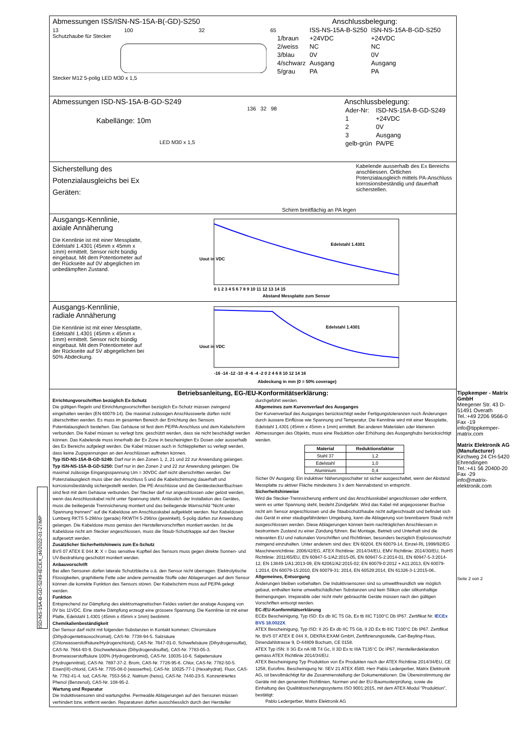Abmessungen ISS/ISN-NS-15A-B(-GD)-S250
13 100 32 65
Schutzhaube für Stecker
Stecker M12 5-polig LED M30 x 1,5
Anschlussbelegung:
| | ISS-NS-15A-B-S250 | ISN-NS-15A-B-GD-S250 |
| 1/braun | +24VDC | +24VDC |
| 2/weiss | NC | NC |
| 3/blau | 0V | 0V |
| 4/schwarz | Ausgang | Ausgang |
| 5/grau | PA | PA |
Abmessungen ISD-NS-15A-B-GD-S249
136 32 98
Kabellänge: 10m
LED M30 x 1,5
Anschlussbelegung:
| Ader-Nr: | ISD-NS-15A-B-GD-S249 |
| 1 | +24VDC |
| 2 | 0V |
| 3 | Ausgang |
| gelb-grün | PA/PE |
Sicherstellung des Potenzialausgleichs bei Ex Geräten:
Schirm breitflächig an PA legen
Kabelende ausserhalb des Ex Bereichs anschliessen. Örtlichen Potenzialausgleich mittels PA-Anschluss korrosionsbeständig und dauerhaft sicherstellen.
Ausgangs-Kennlinie,
axiale Annäherung
Die Kennlinie ist mit einer Messplatte, Edelstahl 1.4301 (45mm x 45mm x 1mm) ermittelt. Sensor nicht bündig eingebaut. Mit dem Potentiometer auf der Rückseite auf 0V abgeglichen im unbedämpften Zustand.
Uout in VDC
Edelstahl 1.4301
0 1 2 3 4 5 6 7 8 9 10 11 12 13 14 15
Abstand Messplatte zum Sensor
Ausgangs-Kennlinie,
radiale Annäherung
Die Kennlinie ist mit einer Messplatte, Edelstahl 1.4301 (45mm x 45mm x 1mm) ermittelt. Sensor nicht bündig eingebaut. Mit dem Potentiometer auf der Rückseite auf 5V abgegelichen bei 50% Abdeckung.
Uout in VDC
Edelstahl 1.4301
-16 -14 -12 -10 -8 -6 -4 -2 0 2 4 6 8 10 12 14 16
Abdeckung in mm (0 = 50% coverage)
Betriebsanleitung, EG-/EU-Konformitätserklärung:
Errichtungvorschriften bezüglich Ex-Schutz
Die gültigen Regeln und Einrichtungsvorschriften bezüglich Ex-Schutz müssen zwingend eingehalten werden (EN 60079-14). Die maximal zulässigen Anschlusswerte dürfen nicht überschritten werden. Es muss im gesamten Bereich der Errichtung des Sensors Potentialausgleich bestehen. Das Gehäuse ist fest dem PE/PA-Anschluss und dem Kabelschirm verbunden. Die Kabel müssen so verlegt bzw. geschützt werden, dass sie nicht beschädigt werden können. Das Kabelende muss innerhalb der Ex Zone in bescheinigten Ex Dosen oder ausserhalb des Ex Bereichs aufgelegt werden. Die Kabel müssen auch in Schleppketten so verlegt werden, dass keine Zugspannungen an den Anschlüssen auftreten können.
Typ ISD-NS-15A-B-GD-S249: Darf nur in den Zonen 1, 2, 21 und 22 zur Anwendung gelangen.
Typ ISN-NS-15A-B-GD-S250: Darf nur in den Zonen 2 und 22 zur Anwendung gelangen. Die maximal zulässige Eingangsspannung Um = 30VDC darf nicht überschritten werden. Der Potenzialausgleich muss über den Anschluss 5 und die Kabelschirmung dauerhaft und korrosionsbeständig sichergestellt werden. Die PE-Anschlüsse und die Gerätestecker/Buchsen sind fest mit dem Gehäuse verbunden. Der Stecker darf nur angeschlossen oder gelöst werden, wenn das Anschlusskabel nicht unter Spannung steht. Anlässlich der Installation des Gerätes, muss die beiliegende Trennsicherung montiert und das beiliegende Warnschild "Nicht unter Spannung trennen!" auf die Kabeldose am Anschlusskabel aufgeklebt werden. Nur Kabeldosen Lumberg RKTS 5-298/xx (gerade) RKWTH 5-298/xx (gewinkelt), 5-polig dürfen zur Anwendung gelangen. Die Kabeldose muss gemäss den Herstellervorschriften montiert werden. Ist die Kabeldose nicht am Stecker angeschlossen, muss die Staub-Schutzkappe auf den Stecker aufgesetzt werden.
Zusätzlicher Sicherheitshinweis zum Ex-Schutz
BVS 07 ATEX E 044 X: X = Das sensitive Kopfteil des Sensors muss gegen direkte Sonnen- und UV-Bestrahlung geschützt montiert werden.
Anbauvorschrift
Bei allen Sensoren dürfen laterale Schutzbleche o.ä. den Sensor nicht überragen. Elektrolytische Flüssigkeiten, graphitierte Fette oder andere permeable Stoffe oder Ablagerungen auf dem Sensor können die korrekte Funktion des Sensors stören. Der Kabelschirm muss auf PE/PA gelegt werden.
Funktion
Entsprechend zur Dämpfung des elektromagnetischen Feldes variiert der analoge Ausgang von 0V bis 11VDC. Eine starke Dämpfung erzeugt eine grössere Spannung. Die Kennlinie ist mit einer Platte, Edelstahl 1.4301 (45mm x 45mm x 1mm) bestimmt.
Chemikalienbeständigkeit
Der Sensor darf nicht mit folgenden Substanzen in Kontakt kommen: Chromsäure (Dihydrogentetraoxochromat), CAS-Nr. 7738-94-5. Salzsäure (Chlorwasserstoffsäure/Hydrogenchlorid), CAS-Nr. 7647-01-0. Schwefelsäure (Dihydrogensulfat), CAS-Nr. 7664-93-9. Dischwefelsäure (Dihydrogendisulfat), CAS-Nr. 7783-05-3. Bromwasserstoffsäure 100% (Hydrogenbromid), CAS-Nr. 10035-10-6. Salpetersäure (Hydrogennitrat), CAS-Nr. 7697-37-2. Brom, CAS-Nr. 7726-95-6. Chlor, CAS-Nr. 7782-50-5. Eisen(III)-chlorid, CAS-Nr. 7705-08-0 (wasserfrei), CAS-Nr. 10025-77-1 (Hexahydrat). Fluor, CAS-Nr. 7782-41-4. Iod, CAS-Nr. 7553-56-2. Natrium (heiss), CAS-Nr. 7440-23-5. Konzentriertes Phenol (Benzenol), CAS-Nr. 108-95-2.
Wartung und Reparatur
Die Induktivsensoren sind wartungsfrei. Permeable Ablagerungen auf den Sensoren müssen verhindert bzw. entfernt werden. Reparaturen dürfen ausschliesslich durch den Hersteller
durchgeführt werden.
Allgemeines zum Kurvenverlauf des Ausganges
Der Kurvenverlauf des Ausganges berücksichtigt weder Fertigungstoleranzen noch Änderungen durch äussere Einflüsse wie Spannung und Temperatur. Die Kennlinie wird mit einer Messplatte, Edelstahl 1.4301 (45mm x 45mm x 1mm) ermittelt. Bei anderen Materialen oder kleineren Abmessungen des Objekts, muss eine Reduktion oder Erhöhung des Ausganghubs berücksichtigt werden.
| Material | Reduktionsfaktor |
| --- | --- |
| Stahl 37 | 1,2 |
| Edelstahl | 1,0 |
| Aluminium | 0,4 |
Sicher 0V Ausgang: Ein induktiver Näherungsschalter ist sicher ausgeschaltet, wenn der Abstand Messplatte zu aktiver Fläche mindestens 3 x dem Nennabstand sn entspricht.
Sicherheitshinweise
Wird die Stecker-Trennsicherung entfernt und das Anschlusskabel angeschlossen oder entfernt, wenn es unter Spannung steht, besteht Zündgefahr. Wird das Kabel mit angegossener Buchse nicht am Sensor angeschlossen und die Staubschutzhaube nicht aufgeschraubt und befindet sich das Gerät in einer staubgefährdeten Umgebung, kann die Ablagerung von brennbarem Staub nicht ausgeschlossen werden. Diese Ablagerungen können beim nachträglichen Anschliessen in bestromtem Zustand zu einer Zündung führen. Bei Montage, Betrieb und Unterhalt sind die relevanten EU und nationalen Vorschriften und Richtlinien, besonders bezüglich Explosionsschutz zwingend einzuhalten. Unter anderem sind dies: EN 60204, EN 60079-14, Einzel-RL 1999/92/EG
Maschinenrichtlinie: 2006/42/EG, ATEX Richtlinie: 2014/34/EU, EMV Richtlinie: 2014/30/EU, RoHS Richtlinie: 2011/65/EU, EN 60947-5-1/A2:2015-05, EN 60947-5-2:2014-01, EN 60947-5-3:2014-12, EN 13849-1/A1:2013-09, EN 62061/A2:2015-02; EN 60079-0:2012 + A11:2013, EN 60079-1:2014, EN 60079-15:2010, EN 60079-31: 2014, EN 60529:2014, EN 61326-3-1:2015-06..
Allgemeines, Entsorgung
Änderungen bleiben vorbehalten. Die Induktivsensoren sind so umweltfreundlich wie möglich gebaut, enthalten keine umweltschädlichen Substanzen und kein Silikon oder silikonhaltige Beimengungen. Irreparable oder nicht mehr gebrauchte Geräte müssen nach den gültigen Vorschriften entsorgt werden.
EC-/EU-Konformitätserklärung
ECEx Bescheinigung, Typ ISD: Ex db IIC T5 Gb, Ex tb IIIC T100°C Db IP67. Zertifikat Nr. IECEx BVS 18.0022X.
ATEX Bescheinigung, Typ ISD: II 2G Ex db IIC T5 Gb, II 2D Ex tb IIIC T100°C Db IP67. Zertifikat Nr. BVS 07 ATEX E 044 X, DEKRA EXAM GmbH, Zertifizierungsstelle, Carl-Beyling-Haus, Dinendahlstrasse 9, D-44809 Bochum, CE 0158.
ATEX Typ ISN: II 3G Ex nA IIB T4 Gc, II 3D Ex tc IIIA T135°C Dc IP67, Herstellerdeklaration gemäss ATEX Richtlinie 2014/34/EU.
ATEX Bescheinigung Typ Produktion von Ex Produkten nach der ATEX Richtlinie 2014/34/EU, CE 1258, Eurofins. Bescheinigung Nr. SEV 21 ATEX 4580. Herr Pablo Ledergerber, Matrix Elektronik AG, ist bevollmächtigt für die Zusammenstellung der Dokumentationen. Die Übereinstimmung der Geräte mit den genannten Richtlinien, Normen und der EU-Baumusterprüfung, sowie die Einhaltung des Qualitätssicherungssystems ISO 9001:2015, mit dem ATEX-Modul "Produktion", bestätigt:
Pablo Ledergerber, Matrix Elektronik AG
ISD-NS-15A-B-GD-S249-IECEX_d4/2022-01-27/MP
Tippkemper - Matrix GmbH
Meegener Str. 43 D-51491 Overath
Tel.:+49 2206 9566-0 Fax -19
info@tippkemper-matrix.com
Matrix Elektronik AG (Manufacturer)
Kirchweg 24 CH-5420 Ehrendingen
Tel.:+41 56 20400-20 Fax -29
info@matrix-elektronik.com
Seite 2 von 2